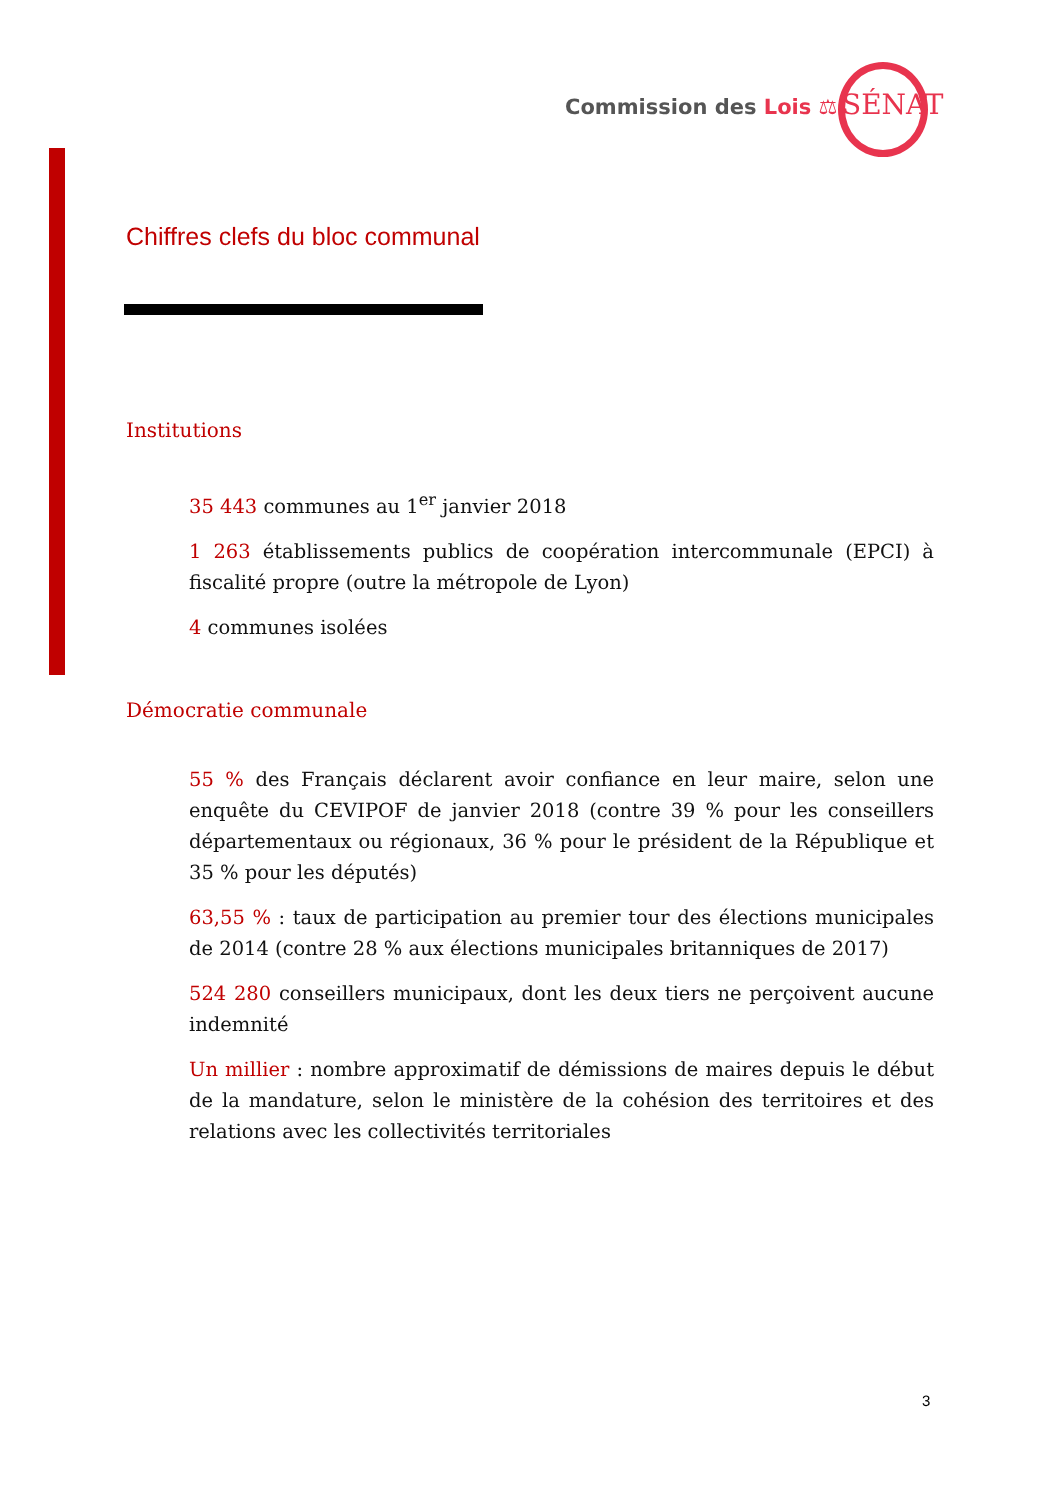Commission des Lois ⚖ SÉNAT
Chiffres clefs du bloc communal
Institutions
35 443 communes au 1<sup>er</sup> janvier 2018
1 263 établissements publics de coopération intercommunale (EPCI) à fiscalité propre (outre la métropole de Lyon)
4 communes isolées
Démocratie communale
55 % des Français déclarent avoir confiance en leur maire, selon une enquête du CEVIPOF de janvier 2018 (contre 39 % pour les conseillers départementaux ou régionaux, 36 % pour le président de la République et 35 % pour les députés)
63,55 % : taux de participation au premier tour des élections municipales de 2014 (contre 28 % aux élections municipales britanniques de 2017)
524 280 conseillers municipaux, dont les deux tiers ne perçoivent aucune indemnité
Un millier : nombre approximatif de démissions de maires depuis le début de la mandature, selon le ministère de la cohésion des territoires et des relations avec les collectivités territoriales
3